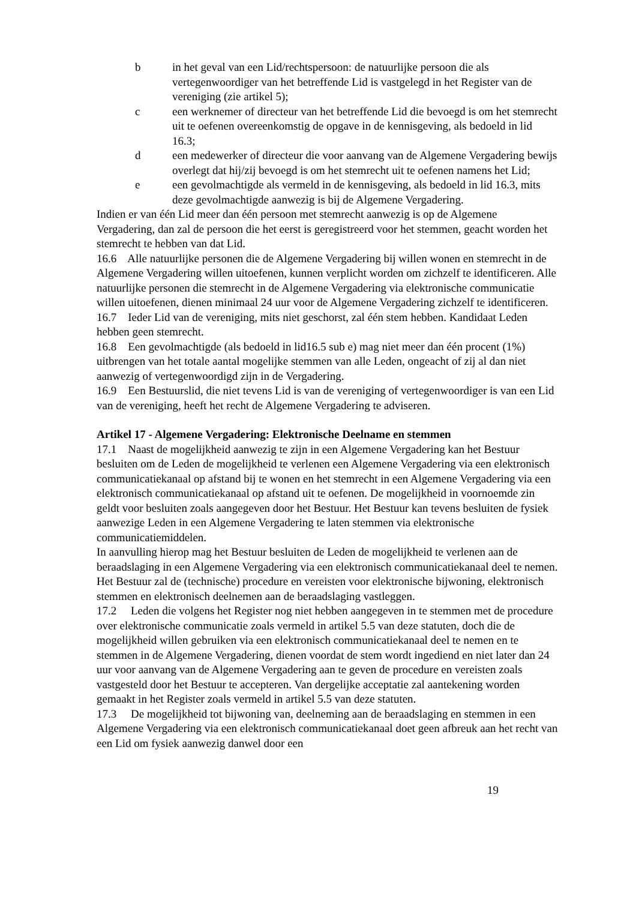b in het geval van een Lid/rechtspersoon: de natuurlijke persoon die als vertegenwoordiger van het betreffende Lid is vastgelegd in het Register van de vereniging (zie artikel 5);
c een werknemer of directeur van het betreffende Lid die bevoegd is om het stemrecht uit te oefenen overeenkomstig de opgave in de kennisgeving, als bedoeld in lid 16.3;
d een medewerker of directeur die voor aanvang van de Algemene Vergadering bewijs overlegt dat hij/zij bevoegd is om het stemrecht uit te oefenen namens het Lid;
e een gevolmachtigde als vermeld in de kennisgeving, als bedoeld in lid 16.3, mits deze gevolmachtigde aanwezig is bij de Algemene Vergadering.
Indien er van één Lid meer dan één persoon met stemrecht aanwezig is op de Algemene Vergadering, dan zal de persoon die het eerst is geregistreerd voor het stemmen, geacht worden het stemrecht te hebben van dat Lid.
16.6 Alle natuurlijke personen die de Algemene Vergadering bij willen wonen en stemrecht in de Algemene Vergadering willen uitoefenen, kunnen verplicht worden om zichzelf te identificeren. Alle natuurlijke personen die stemrecht in de Algemene Vergadering via elektronische communicatie willen uitoefenen, dienen minimaal 24 uur voor de Algemene Vergadering zichzelf te identificeren.
16.7 Ieder Lid van de vereniging, mits niet geschorst, zal één stem hebben. Kandidaat Leden hebben geen stemrecht.
16.8 Een gevolmachtigde (als bedoeld in lid16.5 sub e) mag niet meer dan één procent (1%) uitbrengen van het totale aantal mogelijke stemmen van alle Leden, ongeacht of zij al dan niet aanwezig of vertegenwoordigd zijn in de Vergadering.
16.9 Een Bestuurslid, die niet tevens Lid is van de vereniging of vertegenwoordiger is van een Lid van de vereniging, heeft het recht de Algemene Vergadering te adviseren.
Artikel 17 - Algemene Vergadering: Elektronische Deelname en stemmen
17.1 Naast de mogelijkheid aanwezig te zijn in een Algemene Vergadering kan het Bestuur besluiten om de Leden de mogelijkheid te verlenen een Algemene Vergadering via een elektronisch communicatiekanaal op afstand bij te wonen en het stemrecht in een Algemene Vergadering via een elektronisch communicatiekanaal op afstand uit te oefenen. De mogelijkheid in voornoemde zin geldt voor besluiten zoals aangegeven door het Bestuur. Het Bestuur kan tevens besluiten de fysiek aanwezige Leden in een Algemene Vergadering te laten stemmen via elektronische communicatiemiddelen.
In aanvulling hierop mag het Bestuur besluiten de Leden de mogelijkheid te verlenen aan de beraadslaging in een Algemene Vergadering via een elektronisch communicatiekanaal deel te nemen.
Het Bestuur zal de (technische) procedure en vereisten voor elektronische bijwoning, elektronisch stemmen en elektronisch deelnemen aan de beraadslaging vastleggen.
17.2 Leden die volgens het Register nog niet hebben aangegeven in te stemmen met de procedure over elektronische communicatie zoals vermeld in artikel 5.5 van deze statuten, doch die de mogelijkheid willen gebruiken via een elektronisch communicatiekanaal deel te nemen en te stemmen in de Algemene Vergadering, dienen voordat de stem wordt ingediend en niet later dan 24 uur voor aanvang van de Algemene Vergadering aan te geven de procedure en vereisten zoals vastgesteld door het Bestuur te accepteren. Van dergelijke acceptatie zal aantekening worden gemaakt in het Register zoals vermeld in artikel 5.5 van deze statuten.
17.3 De mogelijkheid tot bijwoning van, deelneming aan de beraadslaging en stemmen in een Algemene Vergadering via een elektronisch communicatiekanaal doet geen afbreuk aan het recht van een Lid om fysiek aanwezig danwel door een
19